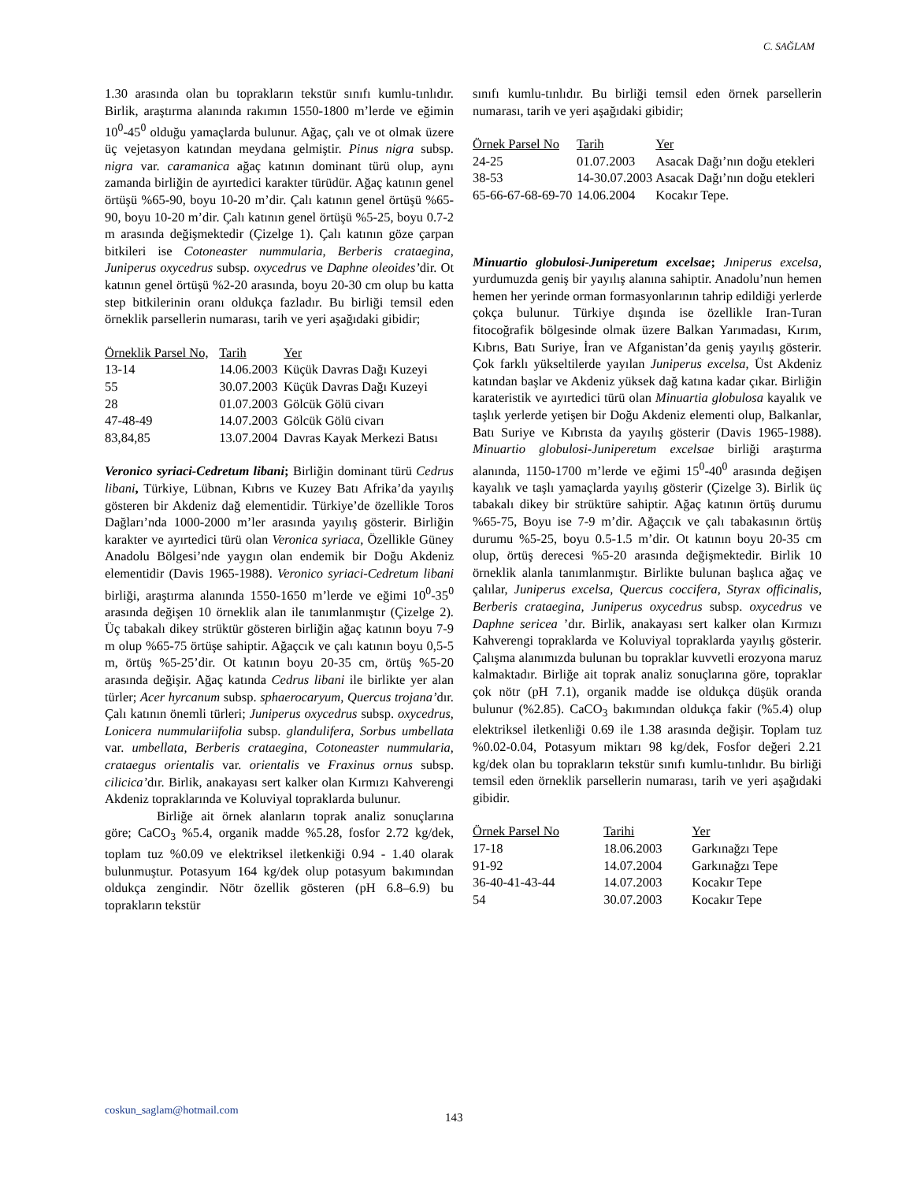C. SAĞLAM
1.30 arasında olan bu toprakların tekstür sınıfı kumlu-tınlıdır. Birlik, araştırma alanında rakımın 1550-1800 m’lerde ve eğimin 10<sup>0</sup>-45<sup>0</sup> olduğu yamaçlarda bulunur. Ağaç, çalı ve ot olmak üzere üç vejetasyon katından meydana gelmiştir. Pinus nigra subsp. nigra var. caramanica ağaç katının dominant türü olup, aynı zamanda birliğin de ayırtedici karakter türüdür. Ağaç katının genel örtüşü %65-90, boyu 10-20 m’dir. Çalı katının genel örtüşü %65-90, boyu 10-20 m’dir. Çalı katının genel örtüşü %5-25, boyu 0.7-2 m arasında değişmektedir (Çizelge 1). Çalı katının göze çarpan bitkileri ise Cotoneaster nummularia, Berberis crataegina, Juniperus oxycedrus subsp. oxycedrus ve Daphne oleoides’dir. Ot katının genel örtüşü %2-20 arasında, boyu 20-30 cm olup bu katta step bitkilerinin oranı oldukça fazladır. Bu birliği temsil eden örneklik parsellerin numarası, tarih ve yeri aşağıdaki gibidir;
| Örneklik Parsel No, | Tarih | Yer |
| --- | --- | --- |
| 13-14 | 14.06.2003 | Küçük Davras Dağı Kuzeyi |
| 55 | 30.07.2003 | Küçük Davras Dağı Kuzeyi |
| 28 | 01.07.2003 | Gölcük Gölü civarı |
| 47-48-49 | 14.07.2003 | Gölcük Gölü civarı |
| 83,84,85 | 13.07.2004 | Davras Kayak Merkezi Batısı |
Veronico syriaci-Cedretum libani; Birliğin dominant türü Cedrus libani, Türkiye, Lübnan, Kıbrıs ve Kuzey Batı Afrika’da yayılış gösteren bir Akdeniz dağ elementidir. Türkiye’de özellikle Toros Dağları’nda 1000-2000 m’ler arasında yayılış gösterir. Birliğin karakter ve ayırtedici türü olan Veronica syriaca, Özellikle Güney Anadolu Bölgesi’nde yaygın olan endemik bir Doğu Akdeniz elementidir (Davis 1965-1988). Veronico syriaci-Cedretum libani birliği, araştırma alanında 1550-1650 m’lerde ve eğimi 10<sup>0</sup>-35<sup>0</sup> arasında değişen 10 örneklik alan ile tanımlanmıştır (Çizelge 2). Üç tabakalı dikey strüktür gösteren birliğin ağaç katının boyu 7-9 m olup %65-75 örtüşe sahiptir. Ağaçcık ve çalı katının boyu 0,5-5 m, örtüş %5-25’dir. Ot katının boyu 20-35 cm, örtüş %5-20 arasında değişir. Ağaç katında Cedrus libani ile birlikte yer alan türler; Acer hyrcanum subsp. sphaerocaryum, Quercus trojana’dır. Çalı katının önemli türleri; Juniperus oxycedrus subsp. oxycedrus, Lonicera nummulariifolia subsp. glandulifera, Sorbus umbellata var. umbellata, Berberis crataegina, Cotoneaster nummularia, crataegus orientalis var. orientalis ve Fraxinus ornus subsp. cilicica’dır. Birlik, anakayası sert kalker olan Kırmızı Kahverengi Akdeniz topraklarında ve Koluviyal topraklarda bulunur.
Birliğe ait örnek alanların toprak analiz sonuçlarına göre; CaCO<sub>3</sub> %5.4, organik madde %5.28, fosfor 2.72 kg/dek, toplam tuz %0.09 ve elektriksel iletkenkiği 0.94 - 1.40 olarak bulunmuştur. Potasyum 164 kg/dek olup potasyum bakımından oldukça zengindir. Nötr özellik gösteren (pH 6.8–6.9) bu toprakların tekstür
sınıfı kumlu-tınlıdır. Bu birliği temsil eden örnek parsellerin numarası, tarih ve yeri aşağıdaki gibidir;
| Örnek Parsel No | Tarih | Yer |
| --- | --- | --- |
| 24-25 | 01.07.2003 | Asacak Dağı’nın doğu etekleri |
| 38-53 | 14-30.07.2003 | Asacak Dağı’nın doğu etekleri |
| 65-66-67-68-69-70 | 14.06.2004 | Kocakır Tepe. |
Minuartio globulosi-Juniperetum excelsae; Jıniperus excelsa, yurdumuzda geniş bir yayılış alanına sahiptir. Anadolu’nun hemen hemen her yerinde orman formasyonlarının tahrip edildiği yerlerde çokça bulunur. Türkiye dışında ise özellikle Iran-Turan fitocoğrafik bölgesinde olmak üzere Balkan Yarımadası, Kırım, Kıbrıs, Batı Suriye, İran ve Afganistan’da geniş yayılış gösterir. Çok farklı yükseltilerde yayılan Juniperus excelsa, Üst Akdeniz katından başlar ve Akdeniz yüksek dağ katına kadar çıkar. Birliğin karateristik ve ayırtedici türü olan Minuartia globulosa kayalık ve taşlık yerlerde yetişen bir Doğu Akdeniz elementi olup, Balkanlar, Batı Suriye ve Kıbrısta da yayılış gösterir (Davis 1965-1988). Minuartio globulosi-Juniperetum excelsae birliği araştırma alanında, 1150-1700 m’lerde ve eğimi 15<sup>0</sup>-40<sup>0</sup> arasında değişen kayalık ve taşlı yamaçlarda yayılış gösterir (Çizelge 3). Birlik üç tabakalı dikey bir strüktüre sahiptir. Ağaç katının örtüş durumu %65-75, Boyu ise 7-9 m’dir. Ağaçcık ve çalı tabakasının örtüş durumu %5-25, boyu 0.5-1.5 m’dir. Ot katının boyu 20-35 cm olup, örtüş derecesi %5-20 arasında değişmektedir. Birlik 10 örneklik alanla tanımlanmıştır. Birlikte bulunan başlıca ağaç ve çalılar, Juniperus excelsa, Quercus coccifera, Styrax officinalis, Berberis crataegina, Juniperus oxycedrus subsp. oxycedrus ve Daphne sericea ’dır. Birlik, anakayası sert kalker olan Kırmızı Kahverengi topraklarda ve Koluviyal topraklarda yayılış gösterir. Çalışma alanımızda bulunan bu topraklar kuvvetli erozyona maruz kalmaktadır. Birliğe ait toprak analiz sonuçlarına göre, topraklar çok nötr (pH 7.1), organik madde ise oldukça düşük oranda bulunur (%2.85). CaCO<sub>3</sub> bakımından oldukça fakir (%5.4) olup elektriksel iletkenliği 0.69 ile 1.38 arasında değişir. Toplam tuz %0.02-0.04, Potasyum miktarı 98 kg/dek, Fosfor değeri 2.21 kg/dek olan bu toprakların tekstür sınıfı kumlu-tınlıdır. Bu birliği temsil eden örneklik parsellerin numarası, tarih ve yeri aşağıdaki gibidir.
| Örnek Parsel No | Tarihi | Yer |
| --- | --- | --- |
| 17-18 | 18.06.2003 | Garkınağzı Tepe |
| 91-92 | 14.07.2004 | Garkınağzı Tepe |
| 36-40-41-43-44 | 14.07.2003 | Kocakır Tepe |
| 54 | 30.07.2003 | Kocakır Tepe |
coskun_saglam@hotmail.com
143